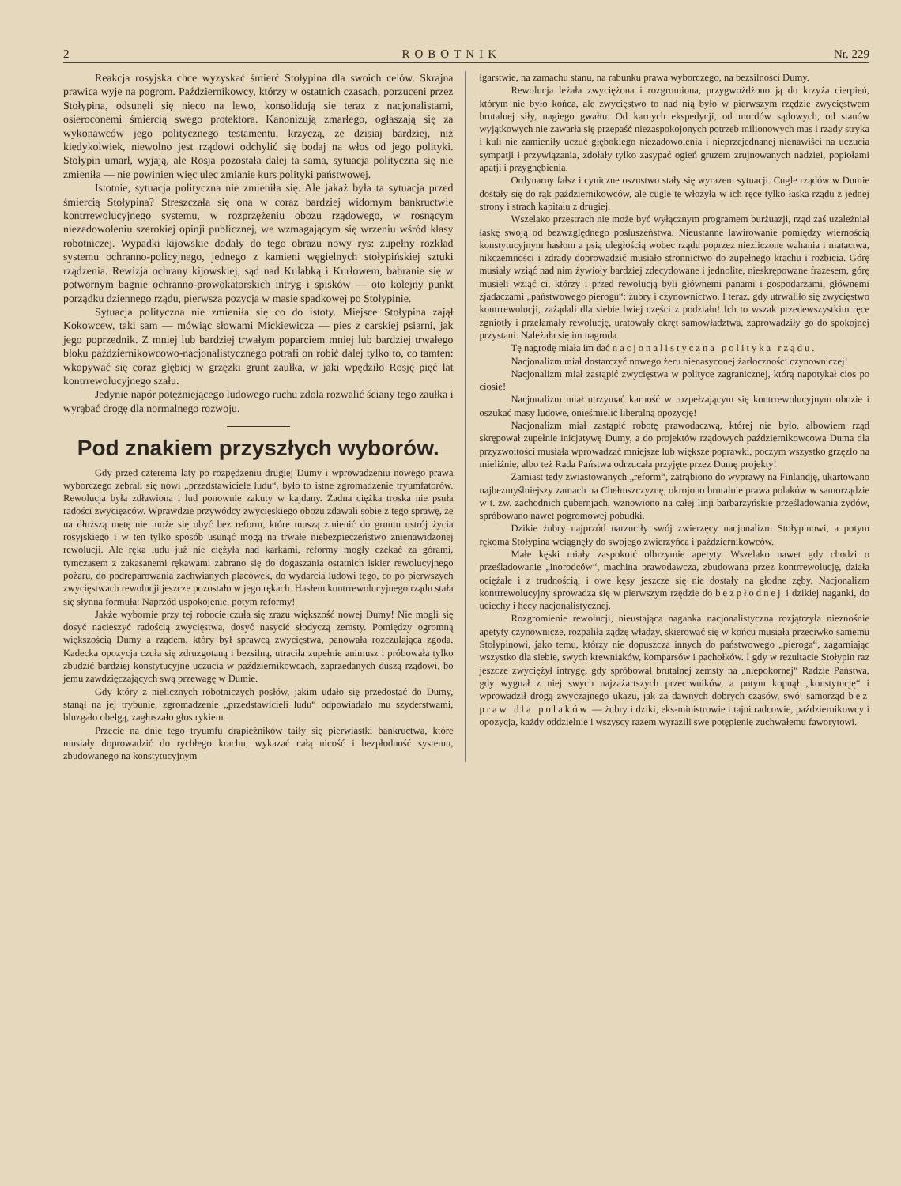2 ROBOTNIK Nr. 229
Reakcja rosyjska chce wyzyskać śmierć Stołypina dla swoich celów. Skrajna prawica wyje na pogrom. Październikowcy, którzy w ostatnich czasach, porzuceni przez Stołypina, odsunęli się nieco na lewo, konsolidują się teraz z nacjonalistami, osieroconemi śmiercią swego protektora. Kanonizują zmarłego, ogłaszają się za wykonawców jego politycznego testamentu, krzyczą, że dzisiaj bardziej, niż kiedykolwiek, niewolno jest rządowi odchylić się bodaj na włos od jego polityki. Stołypin umarł, wyjają, ale Rosja pozostała dalej ta sama, sytuacja polityczna się nie zmieniła — nie powinien więc ulec zmianie kurs polityki państwowej.
Istotnie, sytuacja polityczna nie zmieniła się. Ale jakaż była ta sytuacja przed śmiercią Stołypina? Streszczała się ona w coraz bardziej widomym bankructwie kontrrewolucyjnego systemu, w rozprzężeniu obozu rządowego, w rosnącym niezadowoleniu szerokiej opinji publicznej, we wzmagającym się wrzeniu wśród klasy robotniczej. Wypadki kijowskie dodały do tego obrazu nowy rys: zupełny rozkład systemu ochranno-policyjnego, jednego z kamieni węgielnych stołypińskiej sztuki rządzenia. Rewizja ochrany kijowskiej, sąd nad Kulabką i Kurłowem, babranie się w potwornym bagnie ochranno-prowokatorskich intryg i spisków — oto kolejny punkt porządku dziennego rządu, pierwsza pozycja w masie spadkowej po Stołypinie.
Sytuacja polityczna nie zmieniła się co do istoty. Miejsce Stołypina zajął Kokowcew, taki sam — mówiąc słowami Mickiewicza — pies z carskiej psiarni, jak jego poprzednik. Z mniej lub bardziej trwałym poparciem mniej lub bardziej trwałego bloku październikowcowo-nacjonalistycznego potrafi on robić dalej tylko to, co tamten: wkopywać się coraz głębiej w grzęzki grunt zaułka, w jaki wpędziło Rosję pięć lat kontrrewolucyjnego szału.
Jedynie napór potężniejącego ludowego ruchu zdola rozwalić ściany tego zaułka i wyrąbać drogę dla normalnego rozwoju.
Pod znakiem przyszłych wyborów.
Gdy przed czterema laty po rozpędzeniu drugiej Dumy i wprowadzeniu nowego prawa wyborczego zebrali się nowi „przedstawiciele ludu“, było to istne zgromadzenie tryumfatorów. Rewolucja była zdławiona i lud ponownie zakuty w kajdany. Żadna ciężka troska nie psuła radości zwycięzców. Wprawdzie przywódcy zwycięskiego obozu zdawali sobie z tego sprawę, że na dłuższą metę nie może się obyć bez reform, które muszą zmienić do gruntu ustrój życia rosyjskiego i w ten tylko sposób usunąć mogą na trwałe niebezpieczeństwo znienawidzonej rewolucji. Ale ręka ludu już nie ciężyła nad karkami, reformy mogły czekać za górami, tymczasem z zakasanemi rękawami zabrano się do dogaszania ostatnich iskier rewolucyjnego pożaru, do podreparowania zachwianych placówek, do wydarcia ludowi tego, co po pierwszych zwycięstwach rewolucji jeszcze pozostało w jego rękach. Hasłem kontrrewolucyjnego rządu stała się słynna formuła: Naprzód uspokojenie, potym reformy!
Jakże wybornie przy tej robocie czuła się zrazu większość nowej Dumy! Nie mogli się dosyć nacieszyć radością zwycięstwa, dosyć nasycić słodyczą zemsty. Pomiędzy ogromną większością Dumy a rządem, który był sprawcą zwycięstwa, panowała rozczulająca zgoda. Kadecka opozycja czuła się zdruzgotaną i bezsilną, utraciła zupełnie animusz i próbowała tylko zbudzić bardziej konstytucyjne uczucia w październikowcach, zaprzedanych duszą rządowi, bo jemu zawdzięczających swą przewagę w Dumie.
Gdy który z nielicznych robotniczych posłów, jakim udało się przedostać do Dumy, stanął na jej trybunie, zgromadzenie „przedstawicieli ludu“ odpowiadało mu szyderstwami, bluzgało obelgą, zagłuszało głos rykiem.
Przecie na dnie tego tryumfu drapieżników taiły się pierwiastki bankructwa, które musiały doprowadzić do rychłego krachu, wykazać całą nicość i bezpłodność systemu, zbudowanego na konstytucyjnym
łgarstwie, na zamachu stanu, na rabunku prawa wyborczego, na bezsilności Dumy.
Rewolucja leżała zwyciężona i rozgromiona, przygwożdżono ją do krzyża cierpień, którym nie było końca, ale zwycięstwo to nad nią było w pierwszym rzędzie zwycięstwem brutalnej siły, nagiego gwałtu. Od karnych ekspedycji, od mordów sądowych, od stanów wyjątkowych nie zawarła się przepaść niezaspokojonych potrzeb milionowych mas i rządy stryka i kuli nie zamieniły uczuć głębokiego niezadowolenia i nieprzejednanej nienawiści na uczucia sympatji i przywiązania, zdołały tylko zasypać ogień gruzem zrujnowanych nadziei, popiołami apatji i przygnębienia.
Ordynarny fałsz i cyniczne oszustwo stały się wyrazem sytuacji. Cugle rządów w Dumie dostały się do rąk październikowców, ale cugle te włożyła w ich ręce tylko łaska rządu z jednej strony i strach kapitału z drugiej.
Wszelako przestrach nie może być wyłącznym programem burżuazji, rząd zaś uzależniał łaskę swoją od bezwzględnego posłuszeństwa. Nieustanne lawirowanie pomiędzy wiernością konstytucyjnym hasłom a psią uległością wobec rządu poprzez niezliczone wahania i matactwa, nikczemności i zdrady doprowadzić musiało stronnictwo do zupełnego krachu i rozbicia. Górę musiały wziąć nad nim żywioły bardziej zdecydowane i jednolite, nieskrępowane frazesem, górę musieli wziąć ci, którzy i przed rewolucją byli głównemi panami i gospodarzami, głównemi zjadaczami „państwowego pierogu“: żubry i czynownictwo. I teraz, gdy utrwaliło się zwycięstwo kontrrewolucji, zażądali dla siebie lwiej części z podziału! Ich to wszak przedewszystkim ręce zgniotły i przełamały rewolucję, uratowały okręt samowładztwa, zaprowadziły go do spokojnej przystani. Należała się im nagroda.
Tę nagrodę miała im dać nacjonalistyczna polityka rządu.
Nacjonalizm miał dostarczyć nowego żeru nienasyconej żarłoczności czynowniczej!
Nacjonalizm miał zastąpić zwycięstwa w polityce zagranicznej, którą napotykał cios po ciosie!
Nacjonalizm miał utrzymać karność w rozpełzającym się kontrrewolucyjnym obozie i oszukać masy ludowe, onieśmielić liberalną opozycję!
Nacjonalizm miał zastąpić robotę prawodaczwą, której nie było, albowiem rząd skrępował zupełnie inicjatywę Dumy, a do projektów rządowych październikowcowa Duma dla przyzwoitości musiała wprowadzać mniejsze lub większe poprawki, poczym wszystko grzęzło na mieliźnie, albo też Rada Państwa odrzucała przyjęte przez Dumę projekty!
Zamiast tedy zwiastowanych „reform“, zatrąbiono do wyprawy na Finlandję, ukartowano najbezmyślniejszy zamach na Chełmszczyznę, okrojono brutalnie prawa polaków w samorządzie w t. zw. zachodnich gubernjach, wznowiono na całej linji barbarzyńskie prześladowania żydów, spróbowano nawet pogromowej pobudki.
Dzikie żubry najprzód narzuciły swój zwierzęcy nacjonalizm Stołypinowi, a potym rękoma Stołypina wciągnęły do swojego zwierzyńca i październikowców.
Małe kęski miały zaspokoić olbrzymie apetyty. Wszelako nawet gdy chodzi o prześladowanie „inorodców“, machina prawodawcza, zbudowana przez kontrrewolucję, działa ociężale i z trudnością, i owe kęsy jeszcze się nie dostały na głodne zęby. Nacjonalizm kontrrewolucyjny sprowadza się w pierwszym rzędzie do bezpłodnej i dzikiej naganki, do uciechy i hecy nacjonalistycznej.
Rozgromienie rewolucji, nieustająca naganka nacjonalistyczna rozjątrzyła nieznośnie apetyty czynownicze, rozpaliła żądzę władzy, skierować się w końcu musiała przeciwko samemu Stołypinowi, jako temu, którzy nie dopuszcza innych do państwowego „pieroga“, zagarniając wszystko dla siebie, swych krewniaków, komparsów i pachołków. I gdy w rezultacie Stołypin raz jeszcze zwyciężył intrygę, gdy spróbował brutalnej zemsty na „niepokornej“ Radzie Państwa, gdy wygnał z niej swych najzażartszych przeciwników, a potym kopnął „konstytucję“ i wprowadził drogą zwyczajnego ukazu, jak za dawnych dobrych czasów, swój samorząd bez praw dla polaków — żubry i dziki, eks-ministrowie i tajni radcowie, październikowcy i opozycja, każdy oddzielnie i wszyscy razem wyrazili swe potępienie zuchwałemu faworytowi.